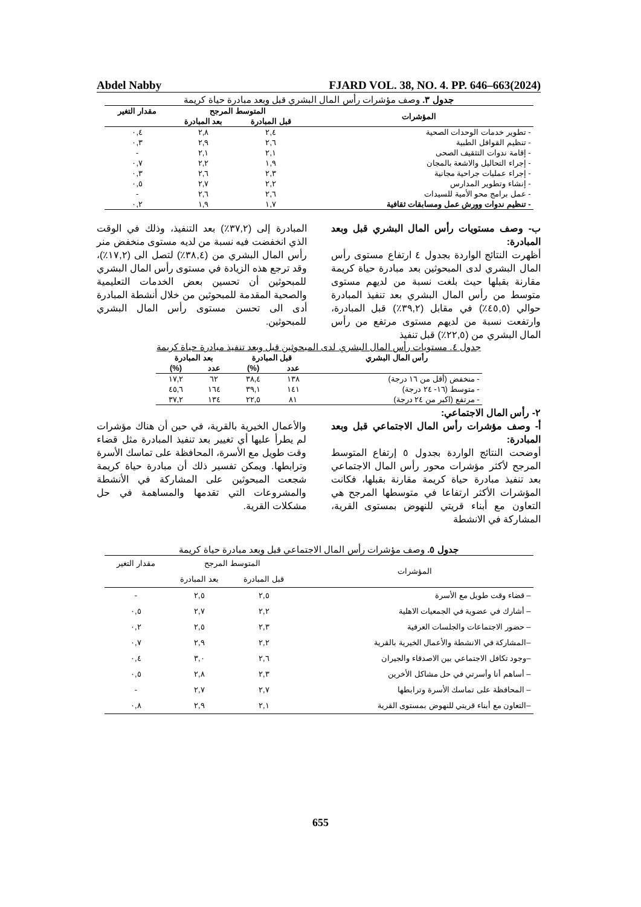Abdel Nabby FJARD VOL. 38, NO. 4. PP. 646–663(2024)
جدول ٣. وصف مؤشرات رأس المال البشري قبل وبعد مبادرة حياة كريمة
| المؤشرات | المتوسط المرجح | | مقدار التغير |
| --- | --- | --- | --- |
| | قبل المبادرة | بعد المبادرة | |
| - تطوير خدمات الوحدات الصحية | ٢,٤ | ٢,٨ | ٠,٤ |
| - تنظيم القوافل الطبية | ٢,٦ | ٢,٩ | ٠,٣ |
| - إقامة ندوات التثقيف الصحى | ٢,١ | ٢,١ | - |
| - إجراء التحاليل والاشعة بالمجان | ١,٩ | ٢,٢ | ٠,٧ |
| - إجراء عمليات جراحية مجانية | ٢,٣ | ٢,٦ | ٠,٣ |
| - إنشاء وتطوير المدارس | ٢,٢ | ٢,٧ | ٠,٥ |
| - عمل برامج محو الأمية للسيدات | ٢,٦ | ٢,٦ | - |
| - تنظيم ندوات وورش عمل ومسابقات ثقافية | ١,٧ | ١,٩ | ٠,٢ |
ب- وصف مستويات رأس المال البشري قبل وبعد المبادرة:
أظهرت النتائج الواردة بجدول ٤ ارتفاع مستوى رأس المال البشري لدى المبحوثين بعد مبادرة حياة كريمة مقارنة بقبلها حيث بلغت نسبة من لديهم مستوى متوسط من رأس المال البشري بعد تنفيذ المبادرة حوالي (٤٥,٥٪) في مقابل (٣٩,٢٪) قبل المبادرة، وارتفعت نسبة من لديهم مستوى مرتفع من رأس المال البشري من (٢٢,٥٪) قبل تنفيذ
المبادرة إلى (٣٧,٢٪) بعد التنفيذ، وذلك في الوقت الذي انخفضت فيه نسبة من لديه مستوى منخفض منر رأس المال البشري من (٣٨,٤٪) لتصل الى (١٧,٢٪)، وقد ترجع هذه الزيادة في مستوى رأس المال البشري للمبحوثين أن تحسين بعض الخدمات التعليمية والصحية المقدمة للمبحوثين من خلال أنشطة المبادرة أدى الى تحسن مستوى رأس المال البشري للمبحوثين.
جدول ٤. مستويات رأس المال البشري لدى المبحوثين قبل وبعد تنفيذ مبادرة حياة كريمة
| رأس المال البشري | قبل المبادرة | | بعد المبادرة | |
| --- | --- | --- | --- | --- |
| | عدد | (%) | عدد | (%) |
| - منخفض (أقل من ١٦ درجة) | ١٣٨ | ٣٨,٤ | ٦٢ | ١٧,٢ |
| - متوسط (١٦- ٢٤ درجة) | ١٤١ | ٣٩,١ | ١٦٤ | ٤٥,٦ |
| - مرتفع (اكبر من ٢٤ درجة) | ٨١ | ٢٢,٥ | ١٣٤ | ٣٧,٢ |
٢- رأس المال الاجتماعي:
أ- وصف مؤشرات رأس المال الاجتماعي قبل وبعد المبادرة:
أوضحت النتائج الواردة بجدول ٥ إرتفاع المتوسط المرجح لأكثر مؤشرات محور رأس المال الاجتماعي بعد تنفيذ مبادرة حياة كريمة مقارنة بقبلها، فكانت المؤشرات الأكثر ارتفاعا في متوسطها المرجح هي التعاون مع أبناء قريتي للنهوض بمستوى القرية، المشاركة في الانشطة
والأعمال الخيرية بالقرية، في حين أن هناك مؤشرات لم يطرأ عليها أي تغيير بعد تنفيذ المبادرة مثل قضاء وقت طويل مع الأسرة، المحافظة على تماسك الأسرة وترابطها. ويمكن تفسير ذلك أن مبادرة حياة كريمة شجعت المبحوثين على المشاركة في الأنشطة والمشروعات التي تقدمها والمساهمة في حل مشكلات القرية.
جدول ٥. وصف مؤشرات رأس المال الاجتماعي قبل وبعد مبادرة حياة كريمة
| المؤشرات | المتوسط المرجح | | مقدار التغير |
| | قبل المبادرة | بعد المبادرة | |
| – قضاء وقت طويل مع الأسرة | ٢,٥ | ٢,٥ | - |
| – أشارك في عضوية في الجمعيات الاهلية | ٢,٢ | ٢,٧ | ٠,٥ |
| – حضور الاجتماعات والجلسات العرفية | ٢,٣ | ٢,٥ | ٠,٢ |
| –المشاركة في الانشطة والأعمال الخيرية بالقرية | ٢,٢ | ٢,٩ | ٠,٧ |
| –وجود تكافل الاجتماعي بين الاصدقاء والجيران | ٢,٦ | ٣,٠ | ٠,٤ |
| – أساهم أنا وأسرتي في حل مشاكل الأخرين | ٢,٣ | ٢,٨ | ٠,٥ |
| – المحافظة على تماسك الأسرة وترابطها | ٢,٧ | ٢,٧ | - |
| –التعاون مع أبناء قريتي للنهوض بمستوى القرية | ٢,١ | ٢,٩ | ٠,٨ |
655